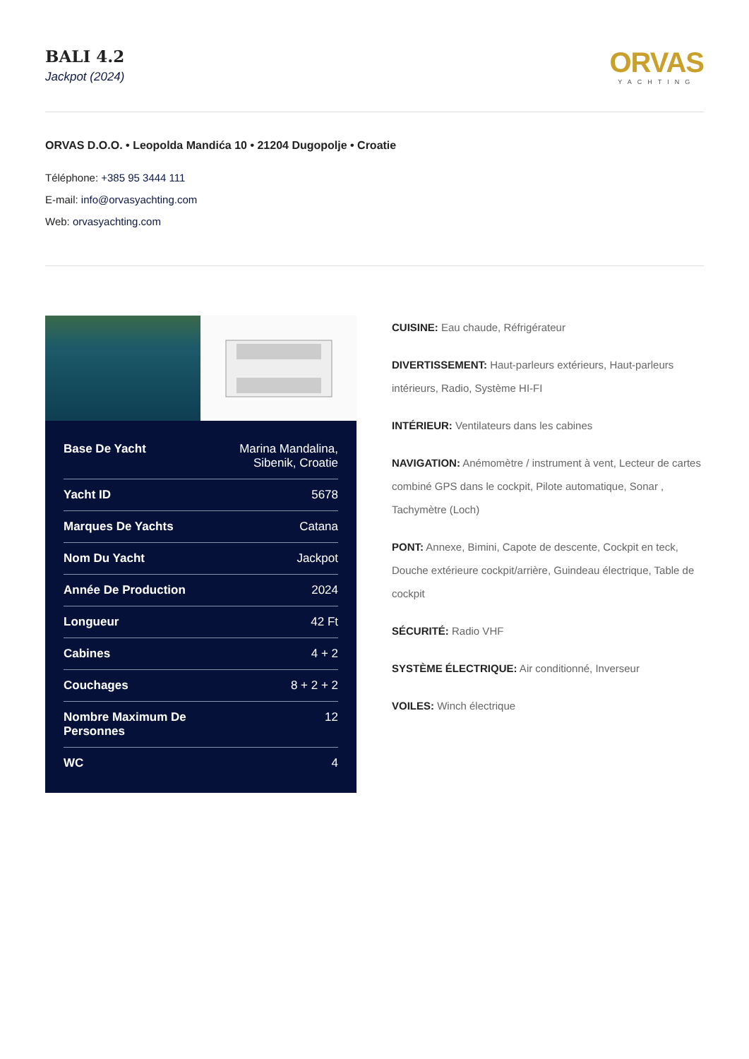BALI 4.2
Jackpot (2024)
ORVAS
YACHTING
ORVAS D.O.O. • Leopolda Mandića 10 • 21204 Dugopolje • Croatie
Téléphone: +385 95 3444 111
E-mail: info@orvasyachting.com
Web: orvasyachting.com
| Base De Yacht | Marina Mandalina, Sibenik, Croatie |
| Yacht ID | 5678 |
| Marques De Yachts | Catana |
| Nom Du Yacht | Jackpot |
| Année De Production | 2024 |
| Longueur | 42 Ft |
| Cabines | 4 + 2 |
| Couchages | 8 + 2 + 2 |
| Nombre Maximum De Personnes | 12 |
| WC | 4 |
CUISINE: Eau chaude, Réfrigérateur
DIVERTISSEMENT: Haut-parleurs extérieurs, Haut-parleurs intérieurs, Radio, Système HI-FI
INTÉRIEUR: Ventilateurs dans les cabines
NAVIGATION: Anémomètre / instrument à vent, Lecteur de cartes combiné GPS dans le cockpit, Pilote automatique, Sonar , Tachymètre (Loch)
PONT: Annexe, Bimini, Capote de descente, Cockpit en teck, Douche extérieure cockpit/arrière, Guindeau électrique, Table de cockpit
SÉCURITÉ: Radio VHF
SYSTÈME ÉLECTRIQUE: Air conditionné, Inverseur
VOILES: Winch électrique